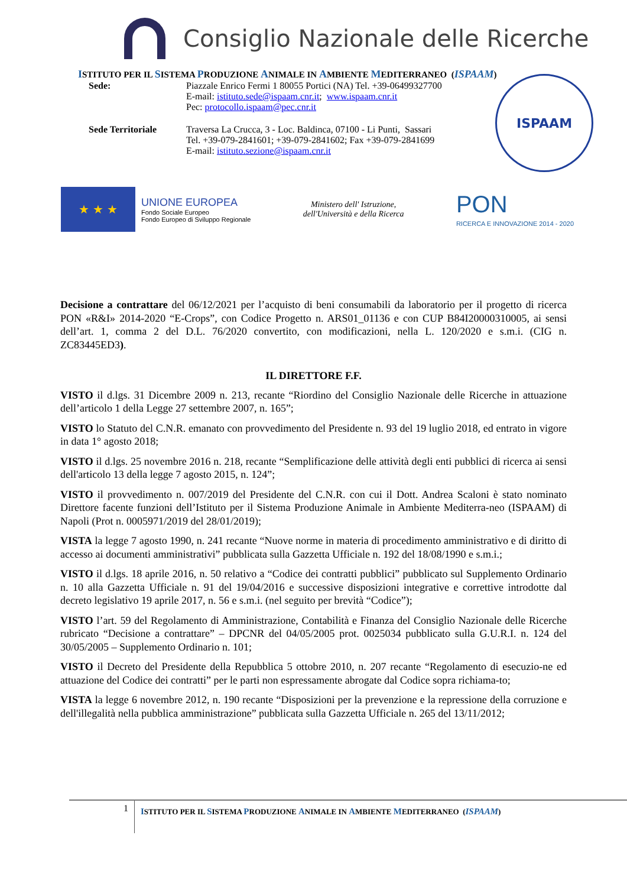Consiglio Nazionale delle Ricerche
ISTITUTO PER IL SISTEMA PRODUZIONE ANIMALE IN AMBIENTE MEDITERRANEO (ISPAAM)
Sede: Piazzale Enrico Fermi 1 80055 Portici (NA) Tel. +39-06499327700
E-mail: istituto.sede@ispaam.cnr.it; www.ispaam.cnr.it
Pec: protocollo.ispaam@pec.cnr.it
Sede Territoriale Traversa La Crucca, 3 - Loc. Baldinca, 07100 - Li Punti, Sassari
Tel. +39-079-2841601; +39-079-2841602; Fax +39-079-2841699
E-mail: istituto.sezione@ispaam.cnr.it
ISPAAM
★ ★ ★
UNIONE EUROPEA
Fondo Sociale Europeo
Fondo Europeo di Sviluppo Regionale
Ministero dell' Istruzione,
dell'Università e della Ricerca
PON
RICERCA E INNOVAZIONE 2014 - 2020
Decisione a contrattare del 06/12/2021 per l’acquisto di beni consumabili da laboratorio per il progetto di ricerca PON «R&I» 2014-2020 “E-Crops”, con Codice Progetto n. ARS01_01136 e con CUP B84I20000310005, ai sensi dell’art. 1, comma 2 del D.L. 76/2020 convertito, con modificazioni, nella L. 120/2020 e s.m.i. (CIG n. ZC83445ED3).
IL DIRETTORE F.F.
VISTO il d.lgs. 31 Dicembre 2009 n. 213, recante “Riordino del Consiglio Nazionale delle Ricerche in attuazione dell’articolo 1 della Legge 27 settembre 2007, n. 165”;
VISTO lo Statuto del C.N.R. emanato con provvedimento del Presidente n. 93 del 19 luglio 2018, ed entrato in vigore in data 1° agosto 2018;
VISTO il d.lgs. 25 novembre 2016 n. 218, recante “Semplificazione delle attività degli enti pubblici di ricerca ai sensi dell'articolo 13 della legge 7 agosto 2015, n. 124”;
VISTO il provvedimento n. 007/2019 del Presidente del C.N.R. con cui il Dott. Andrea Scaloni è stato nominato Direttore facente funzioni dell’Istituto per il Sistema Produzione Animale in Ambiente Mediterra-neo (ISPAAM) di Napoli (Prot n. 0005971/2019 del 28/01/2019);
VISTA la legge 7 agosto 1990, n. 241 recante “Nuove norme in materia di procedimento amministrativo e di diritto di accesso ai documenti amministrativi” pubblicata sulla Gazzetta Ufficiale n. 192 del 18/08/1990 e s.m.i.;
VISTO il d.lgs. 18 aprile 2016, n. 50 relativo a “Codice dei contratti pubblici” pubblicato sul Supplemento Ordinario n. 10 alla Gazzetta Ufficiale n. 91 del 19/04/2016 e successive disposizioni integrative e correttive introdotte dal decreto legislativo 19 aprile 2017, n. 56 e s.m.i. (nel seguito per brevità “Codice”);
VISTO l’art. 59 del Regolamento di Amministrazione, Contabilità e Finanza del Consiglio Nazionale delle Ricerche rubricato “Decisione a contrattare” – DPCNR del 04/05/2005 prot. 0025034 pubblicato sulla G.U.R.I. n. 124 del 30/05/2005 – Supplemento Ordinario n. 101;
VISTO il Decreto del Presidente della Repubblica 5 ottobre 2010, n. 207 recante “Regolamento di esecuzio-ne ed attuazione del Codice dei contratti” per le parti non espressamente abrogate dal Codice sopra richiama-to;
VISTA la legge 6 novembre 2012, n. 190 recante “Disposizioni per la prevenzione e la repressione della corruzione e dell'illegalità nella pubblica amministrazione” pubblicata sulla Gazzetta Ufficiale n. 265 del 13/11/2012;
1
ISTITUTO PER IL SISTEMA PRODUZIONE ANIMALE IN AMBIENTE MEDITERRANEO (ISPAAM)